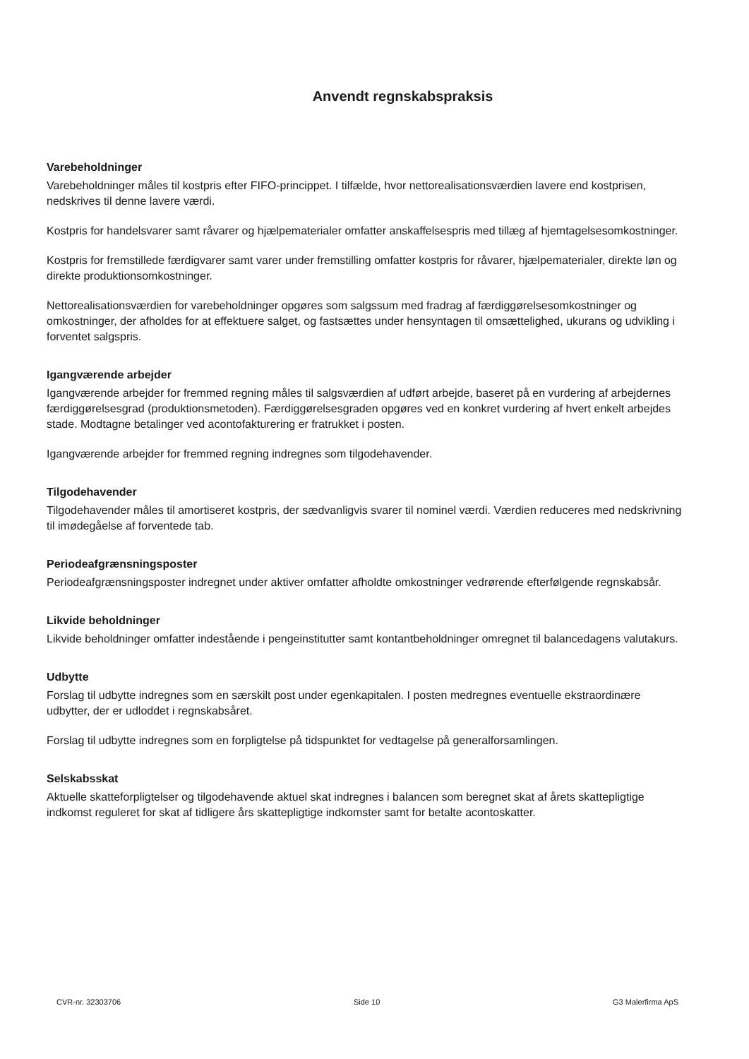Anvendt regnskabspraksis
Varebeholdninger
Varebeholdninger måles til kostpris efter FIFO-princippet. I tilfælde, hvor nettorealisationsværdien lavere end kostprisen, nedskrives til denne lavere værdi.
Kostpris for handelsvarer samt råvarer og hjælpematerialer omfatter anskaffelsespris med tillæg af hjemtagel­sesomkostninger.
Kostpris for fremstillede færdigvarer samt varer under fremstilling omfatter kostpris for råvarer, hjælpematerialer, direkte løn og direkte produktionsomkostninger.
Nettorealisationsværdien for varebeholdninger opgøres som salgssum med fradrag af færdiggørelsesomkost­ninger og omkostninger, der afholdes for at effektuere salget, og fastsættes under hensyntagen til omsætte­lighed, ukurans og udvikling i forventet salgspris.
Igangværende arbejder
Igangværende arbejder for fremmed regning måles til salgsværdien af udført arbejde, baseret på en vurdering af arbejdernes færdiggørelsesgrad (produktionsmetoden). Færdiggørelsesgraden opgøres ved en konkret vurdering af hvert enkelt arbejdes stade. Modtagne betalinger ved acontofakturering er fratrukket i posten.
Igangværende arbejder for fremmed regning indregnes som tilgodehavender.
Tilgodehavender
Tilgodehavender måles til amortiseret kostpris, der sædvanligvis svarer til nominel værdi. Værdien reduceres med nedskrivning til imødegåelse af forventede tab.
Periodeafgrænsningsposter
Periodeafgrænsningsposter indregnet under aktiver omfatter afholdte omkostninger vedrørende efterfølgende regnskabsår.
Likvide beholdninger
Likvide beholdninger omfatter indestående i pengeinstitutter samt kontantbeholdninger omregnet til balancedagens valutakurs.
Udbytte
Forslag til udbytte indregnes som en særskilt post under egenkapitalen. I posten medregnes eventuelle ekstraordinære udbytter, der er udloddet i regnskabsåret.
Forslag til udbytte indregnes som en forpligtelse på tidspunktet for vedtagelse på generalforsamlingen.
Selskabsskat
Aktuelle skatteforpligtelser og tilgodehavende aktuel skat indregnes i balancen som beregnet skat af årets skattepligtige indkomst reguleret for skat af tidligere års skattepligtige indkomster samt for betalte aconto­skatter.
CVR-nr. 32303706 Side 10 G3 Malerfirma ApS